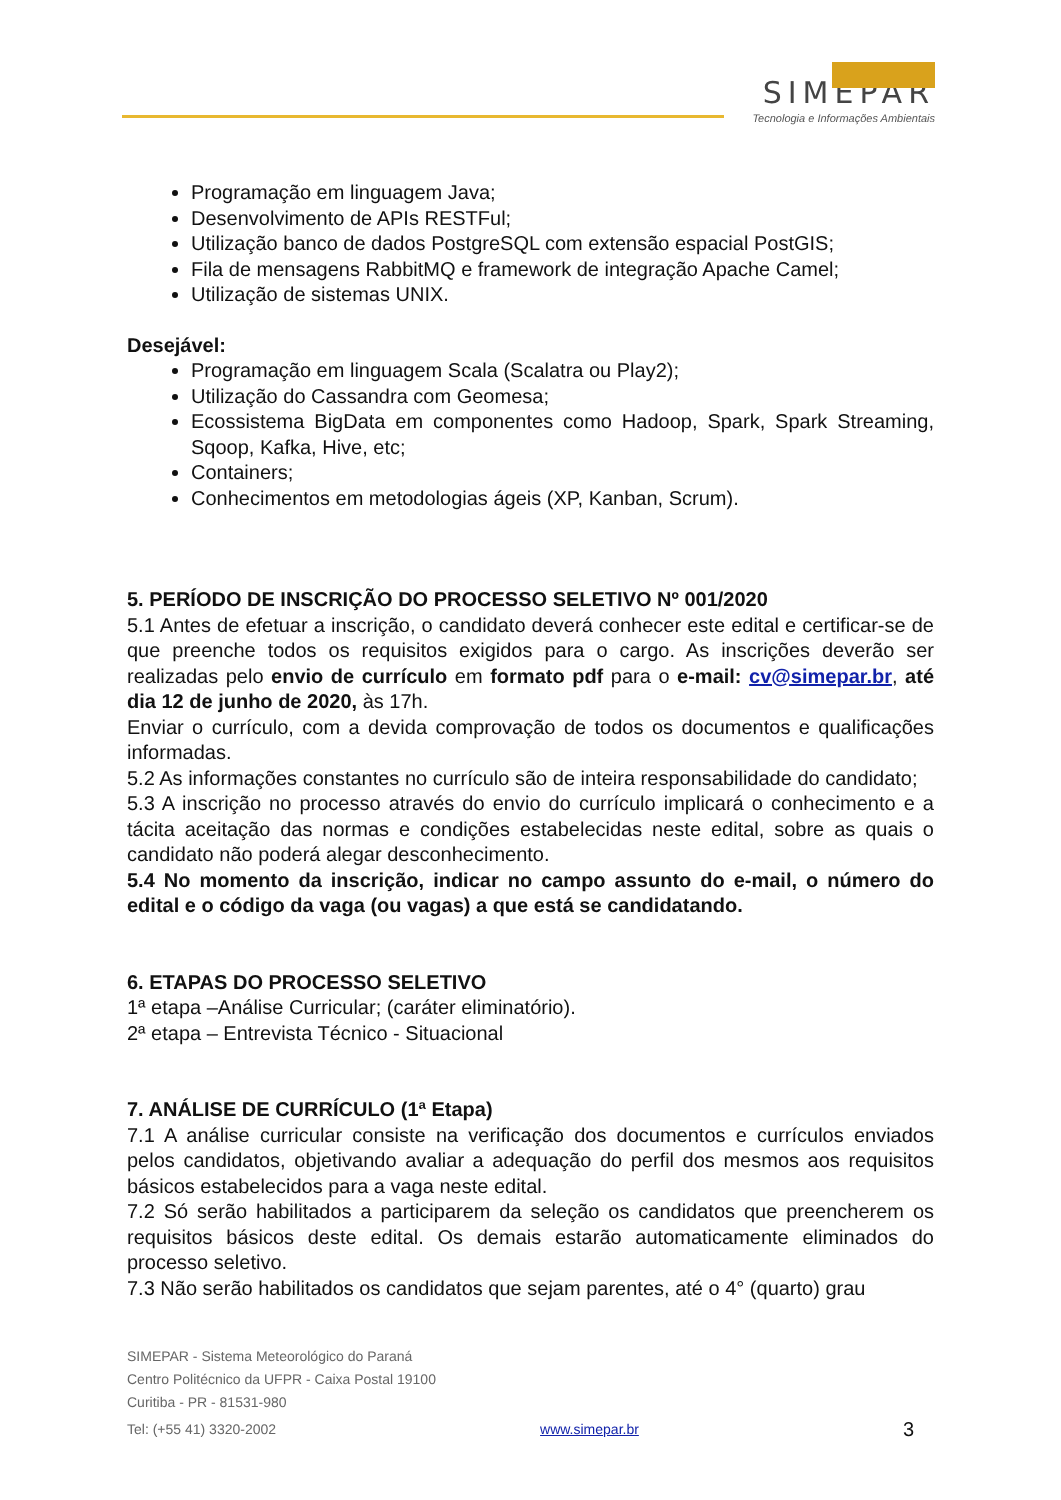SIMEPAR
Tecnologia e Informações Ambientais
Programação em linguagem Java;
Desenvolvimento de APIs RESTFul;
Utilização banco de dados PostgreSQL com extensão espacial PostGIS;
Fila de mensagens RabbitMQ e framework de integração Apache Camel;
Utilização de sistemas UNIX.
Desejável:
Programação em linguagem Scala (Scalatra ou Play2);
Utilização do Cassandra com Geomesa;
Ecossistema BigData em componentes como Hadoop, Spark, Spark Streaming, Sqoop, Kafka, Hive, etc;
Containers;
Conhecimentos em metodologias ágeis (XP, Kanban, Scrum).
5. PERÍODO DE INSCRIÇÃO DO PROCESSO SELETIVO Nº 001/2020
5.1 Antes de efetuar a inscrição, o candidato deverá conhecer este edital e certificar-se de que preenche todos os requisitos exigidos para o cargo. As inscrições deverão ser realizadas pelo envio de currículo em formato pdf para o e-mail: cv@simepar.br, até dia 12 de junho de 2020, às 17h.
Enviar o currículo, com a devida comprovação de todos os documentos e qualificações informadas.
5.2 As informações constantes no currículo são de inteira responsabilidade do candidato;
5.3 A inscrição no processo através do envio do currículo implicará o conhecimento e a tácita aceitação das normas e condições estabelecidas neste edital, sobre as quais o candidato não poderá alegar desconhecimento.
5.4 No momento da inscrição, indicar no campo assunto do e-mail, o número do edital e o código da vaga (ou vagas) a que está se candidatando.
6. ETAPAS DO PROCESSO SELETIVO
1ª etapa –Análise Curricular; (caráter eliminatório).
2ª etapa – Entrevista Técnico - Situacional
7. ANÁLISE DE CURRÍCULO (1ª Etapa)
7.1 A análise curricular consiste na verificação dos documentos e currículos enviados pelos candidatos, objetivando avaliar a adequação do perfil dos mesmos aos requisitos básicos estabelecidos para a vaga neste edital.
7.2 Só serão habilitados a participarem da seleção os candidatos que preencherem os requisitos básicos deste edital. Os demais estarão automaticamente eliminados do processo seletivo.
7.3 Não serão habilitados os candidatos que sejam parentes, até o 4° (quarto) grau
SIMEPAR - Sistema Meteorológico do Paraná
Centro Politécnico da UFPR - Caixa Postal 19100
Curitiba - PR - 81531-980
Tel: (+55 41) 3320-2002 www.simepar.br 3